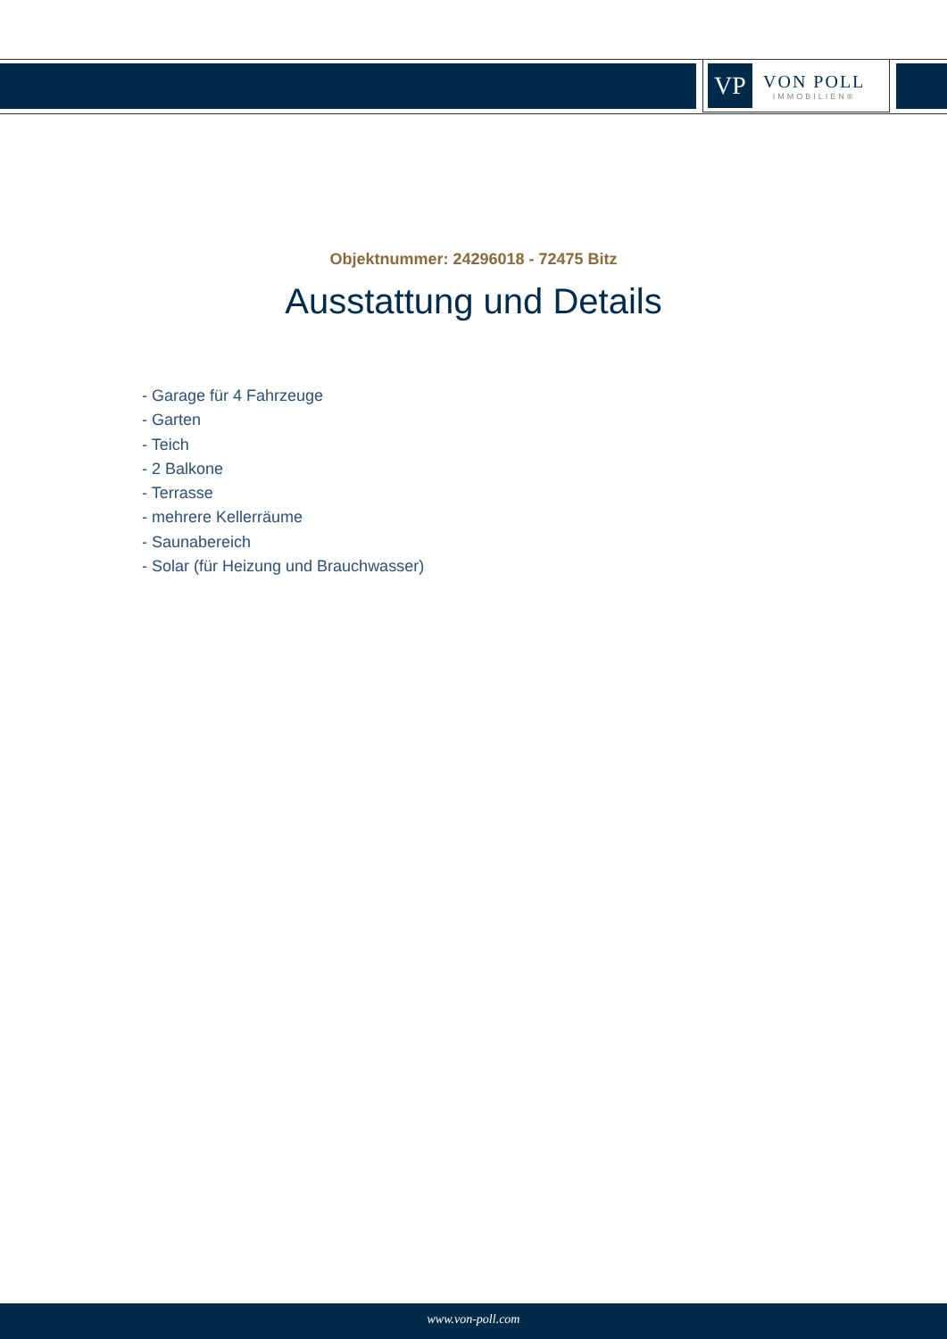VP
VON POLL
IMMOBILIEN®
Objektnummer: 24296018 - 72475 Bitz
Ausstattung und Details
- Garage für 4 Fahrzeuge
- Garten
- Teich
- 2 Balkone
- Terrasse
- mehrere Kellerräume
- Saunabereich
- Solar (für Heizung und Brauchwasser)
www.von-poll.com